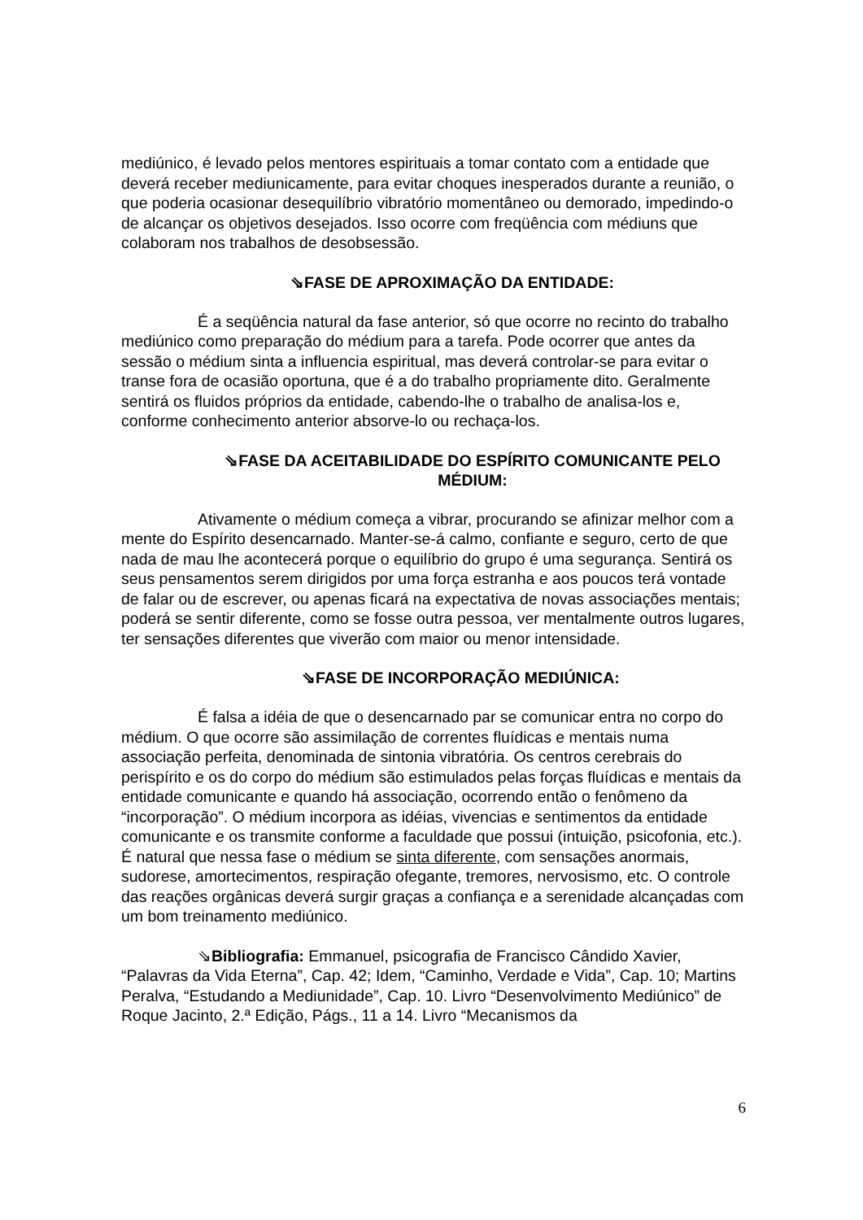mediúnico, é levado pelos mentores espirituais a tomar contato com a entidade que deverá receber mediunicamente, para evitar choques inesperados durante a reunião, o que poderia ocasionar desequilíbrio vibratório momentâneo ou demorado, impedindo-o de alcançar os objetivos desejados. Isso ocorre com freqüência com médiuns que colaboram nos trabalhos de desobsessão.
⇘FASE DE APROXIMAÇÃO DA ENTIDADE:
É a seqüência natural da fase anterior, só que ocorre no recinto do trabalho mediúnico como preparação do médium para a tarefa. Pode ocorrer que antes da sessão o médium sinta a influencia espiritual, mas deverá controlar-se para evitar o transe fora de ocasião oportuna, que é a do trabalho propriamente dito. Geralmente sentirá os fluidos próprios da entidade, cabendo-lhe o trabalho de analisa-los e, conforme conhecimento anterior absorve-lo ou rechaça-los.
⇘FASE DA ACEITABILIDADE DO ESPÍRITO COMUNICANTE PELO MÉDIUM:
Ativamente o médium começa a vibrar, procurando se afinizar melhor com a mente do Espírito desencarnado. Manter-se-á calmo, confiante e seguro, certo de que nada de mau lhe acontecerá porque o equilíbrio do grupo é uma segurança. Sentirá os seus pensamentos serem dirigidos por uma força estranha e aos poucos terá vontade de falar ou de escrever, ou apenas ficará na expectativa de novas associações mentais; poderá se sentir diferente, como se fosse outra pessoa, ver mentalmente outros lugares, ter sensações diferentes que viverão com maior ou menor intensidade.
⇘FASE DE INCORPORAÇÃO MEDIÚNICA:
É falsa a idéia de que o desencarnado par se comunicar entra no corpo do médium. O que ocorre são assimilação de correntes fluídicas e mentais numa associação perfeita, denominada de sintonia vibratória. Os centros cerebrais do perispírito e os do corpo do médium são estimulados pelas forças fluídicas e mentais da entidade comunicante e quando há associação, ocorrendo então o fenômeno da “incorporação”. O médium incorpora as idéias, vivencias e sentimentos da entidade comunicante e os transmite conforme a faculdade que possui (intuição, psicofonia, etc.). É natural que nessa fase o médium se sinta diferente, com sensações anormais, sudorese, amortecimentos, respiração ofegante, tremores, nervosismo, etc. O controle das reações orgânicas deverá surgir graças a confiança e a serenidade alcançadas com um bom treinamento mediúnico.
⇘Bibliografia: Emmanuel, psicografia de Francisco Cândido Xavier, “Palavras da Vida Eterna”, Cap. 42; Idem, “Caminho, Verdade e Vida”, Cap. 10; Martins Peralva, “Estudando a Mediunidade”, Cap. 10. Livro “Desenvolvimento Mediúnico” de Roque Jacinto, 2.ª Edição, Págs., 11 a 14. Livro “Mecanismos da
6